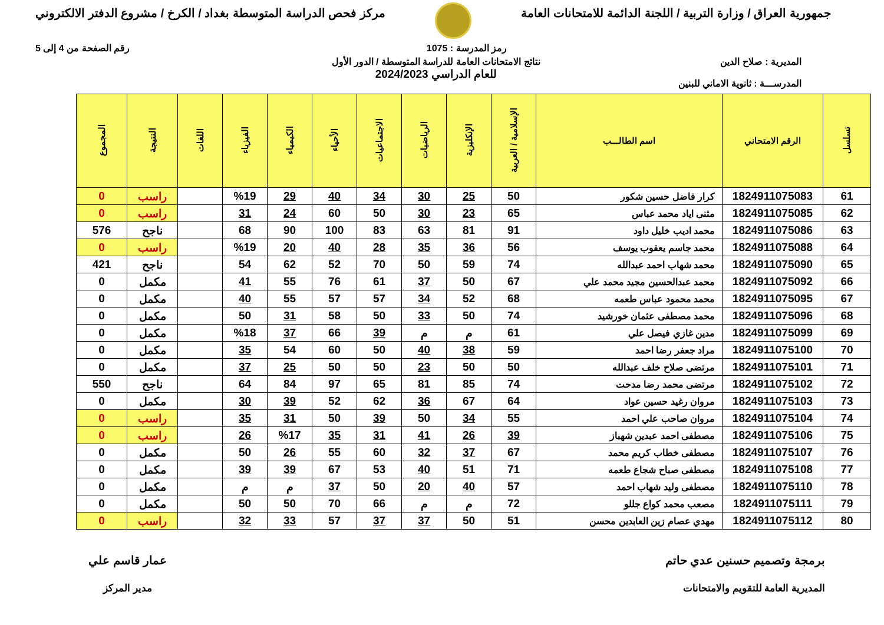جمهورية العراق / وزارة التربية / اللجنة الدائمة للامتحانات العامة
مركز فحص الدراسة المتوسطة بغداد / الكرخ / مشروع الدفتر الالكتروني
رمز المدرسة : 1075 رقم الصفحة من 4 إلى 5
المديرية : صلاح الدين
المدرســـة : ثانوية الاماني للبنين
نتائج الامتحانات العامة للدراسة المتوسطة / الدور الأول
للعام الدراسي 2024/2023
| تسلسل | الرقم الامتحاني | اسم الطالـــب | الإسلامية / العربية | الإنكليزية | الرياضيات | الاجتماعيات | الأحياء | الكيمياء | الفيزياء | اللغات | النتيجة | المجموع |
| --- | --- | --- | --- | --- | --- | --- | --- | --- | --- | --- | --- | --- |
| 61 | 1824911075083 | كرار فاضل حسين شكور | 50 | 25 | 30 | 34 | 40 | 29 | %19 | | راسب | 0 |
| 62 | 1824911075085 | مثنى اياد محمد عباس | 65 | 23 | 30 | 50 | 60 | 24 | 31 | | راسب | 0 |
| 63 | 1824911075086 | محمد اديب خليل داود | 91 | 81 | 63 | 83 | 100 | 90 | 68 | | ناجح | 576 |
| 64 | 1824911075088 | محمد جاسم يعقوب يوسف | 56 | 36 | 35 | 28 | 40 | 20 | %19 | | راسب | 0 |
| 65 | 1824911075090 | محمد شهاب احمد عبدالله | 74 | 59 | 50 | 70 | 52 | 62 | 54 | | ناجح | 421 |
| 66 | 1824911075092 | محمد عبدالحسين مجيد محمد علي | 67 | 50 | 37 | 61 | 76 | 55 | 41 | | مكمل | 0 |
| 67 | 1824911075095 | محمد محمود عباس طعمه | 68 | 52 | 34 | 57 | 57 | 55 | 40 | | مكمل | 0 |
| 68 | 1824911075096 | محمد مصطفى عثمان خورشيد | 74 | 50 | 33 | 50 | 58 | 31 | 50 | | مكمل | 0 |
| 69 | 1824911075099 | مدين غازي فيصل علي | 61 | م | م | 39 | 66 | 37 | %18 | | مكمل | 0 |
| 70 | 1824911075100 | مراد جعفر رضا احمد | 59 | 38 | 40 | 50 | 60 | 54 | 35 | | مكمل | 0 |
| 71 | 1824911075101 | مرتضى صلاح خلف عبدالله | 50 | 50 | 23 | 50 | 50 | 25 | 37 | | مكمل | 0 |
| 72 | 1824911075102 | مرتضى محمد رضا مدحت | 74 | 85 | 81 | 65 | 97 | 84 | 64 | | ناجح | 550 |
| 73 | 1824911075103 | مروان رغيد حسين عواد | 64 | 67 | 36 | 62 | 52 | 39 | 30 | | مكمل | 0 |
| 74 | 1824911075104 | مروان صاحب علي احمد | 55 | 34 | 50 | 39 | 50 | 31 | 35 | | راسب | 0 |
| 75 | 1824911075106 | مصطفى احمد عبدين شهباز | 39 | 26 | 41 | 31 | 35 | %17 | 26 | | راسب | 0 |
| 76 | 1824911075107 | مصطفى خطاب كريم محمد | 67 | 37 | 32 | 60 | 55 | 26 | 50 | | مكمل | 0 |
| 77 | 1824911075108 | مصطفى صباح شجاع طعمه | 71 | 51 | 40 | 53 | 67 | 39 | 39 | | مكمل | 0 |
| 78 | 1824911075110 | مصطفى وليد شهاب احمد | 57 | 40 | 20 | 50 | 37 | م | م | | مكمل | 0 |
| 79 | 1824911075111 | مصعب محمد كواع جللو | 72 | م | م | 66 | 70 | 50 | 50 | | مكمل | 0 |
| 80 | 1824911075112 | مهدي عصام زين العابدين محسن | 51 | 50 | 37 | 37 | 57 | 33 | 32 | | راسب | 0 |
برمجة وتصميم حسنين عدي حاتم
المديرية العامة للتقويم والامتحانات
عمار قاسم علي
مدير المركز